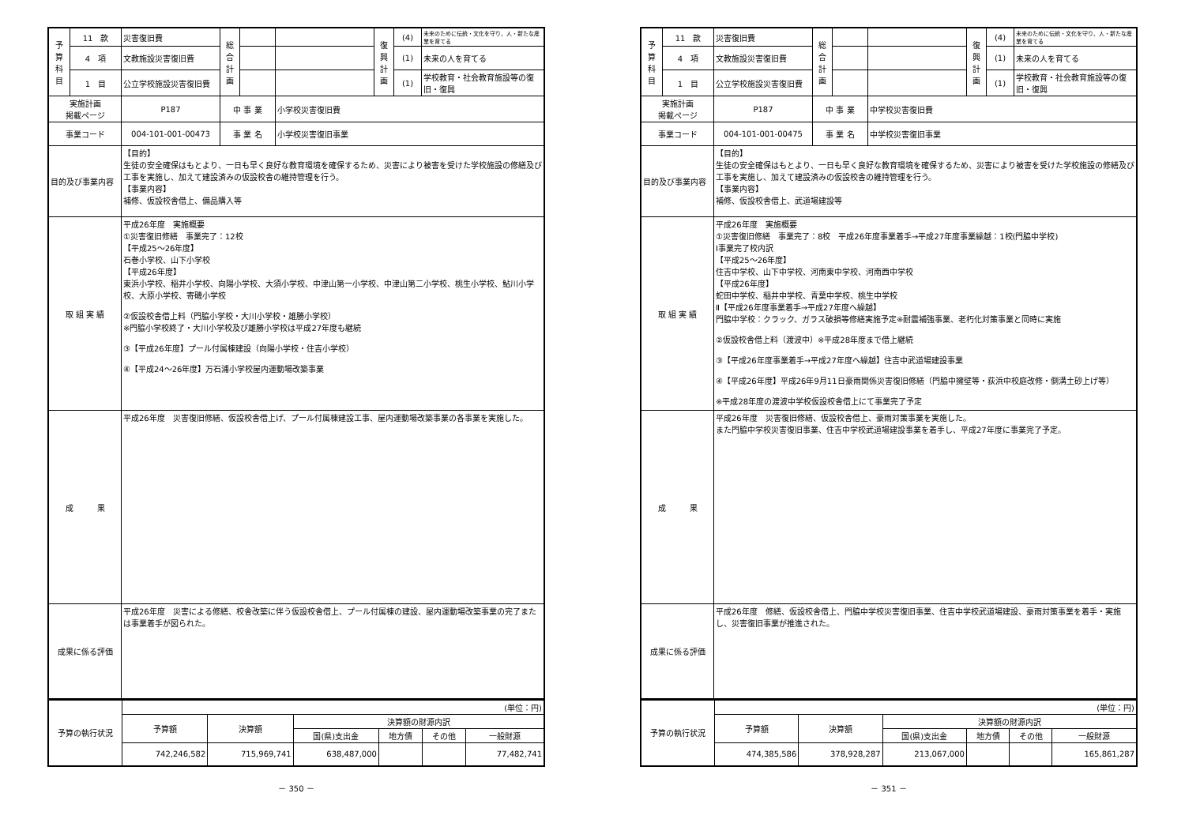| 予 算 科 目 | 11 款 | 災害復旧費 | 総 合 計 画 | | | 復 興 計 画 | (4) | 未来のために伝統・文化を守り、人・新たな産業を育てる |
| | 4 項 | 文教施設災害復旧費 | | | | | (1) | 未来の人を育てる |
| | 1 目 | 公立学校施設災害復旧費 | | | | | (1) | 学校教育・社会教育施設等の復旧・復興 |
| 実施計画 掲載ページ | | P187 | 中 事 業 | | 小学校災害復旧費 | | | |
| 事業コード | | 004-101-001-00473 | 事 業 名 | | 小学校災害復旧事業 | | | |
| 目的及び事業内容 | | 【目的】 生徒の安全確保はもとより、一日も早く良好な教育環境を確保するため、災害により被害を受けた学校施設の修繕及び工事を実施し、加えて建設済みの仮設校舎の維持管理を行う。 【事業内容】 補修、仮設校舎借上、備品購入等 | | | | | | |
| 取 組 実 績 | | 平成26年度 実施概要 ①災害復旧修繕 事業完了：12校 【平成25～26年度】 石巻小学校、山下小学校 【平成26年度】 東浜小学校、稲井小学校、向陽小学校、大須小学校、中津山第一小学校、中津山第二小学校、桃生小学校、鮎川小学校、大原小学校、寄磯小学校 ②仮設校舎借上料（門脇小学校・大川小学校・雄勝小学校） ※門脇小学校終了・大川小学校及び雄勝小学校は平成27年度も継続 ③【平成26年度】プール付属棟建設（向陽小学校・住吉小学校） ④【平成24～26年度】万石浦小学校屋内運動場改築事業 | | | | | | |
| 成 果 | | 平成26年度 災害復旧修繕、仮設校舎借上げ、プール付属棟建設工事、屋内運動場改築事業の各事業を実施した。 | | | | | | |
| 成果に係る評価 | | 平成26年度 災害による修繕、校舎改築に伴う仮設校舎借上、プール付属棟の建設、屋内運動場改築事業の完了または事業着手が図られた。 | | | | | | |
| 予算の執行状況 | (単位：円) | | | | | |
| | 予算額 | 決算額 | 決算額の財源内訳 | | | |
| | | | 国(県)支出金 | 地方債 | その他 | 一般財源 |
| | 742,246,582 | 715,969,741 | 638,487,000 | | | 77,482,741 |
－ 350 －
| 予 算 科 目 | 11 款 | 災害復旧費 | 総 合 計 画 | | | 復 興 計 画 | (4) | 未来のために伝統・文化を守り、人・新たな産業を育てる |
| | 4 項 | 文教施設災害復旧費 | | | | | (1) | 未来の人を育てる |
| | 1 目 | 公立学校施設災害復旧費 | | | | | (1) | 学校教育・社会教育施設等の復旧・復興 |
| 実施計画 掲載ページ | | P187 | 中 事 業 | | 中学校災害復旧費 | | | |
| 事業コード | | 004-101-001-00475 | 事 業 名 | | 中学校災害復旧事業 | | | |
| 目的及び事業内容 | | 【目的】 生徒の安全確保はもとより、一日も早く良好な教育環境を確保するため、災害により被害を受けた学校施設の修繕及び工事を実施し、加えて建設済みの仮設校舎の維持管理を行う。 【事業内容】 補修、仮設校舎借上、武道場建設等 | | | | | | |
| 取 組 実 績 | | 平成26年度 実施概要 ①災害復旧修繕 事業完了：8校 平成26年度事業着手→平成27年度事業繰越：1校(門脇中学校) Ⅰ事業完了校内訳 【平成25～26年度】 住吉中学校、山下中学校、河南東中学校、河南西中学校 【平成26年度】 蛇田中学校、稲井中学校、青葉中学校、桃生中学校 Ⅱ【平成26年度事業着手→平成27年度へ繰越】 門脇中学校：クラック、ガラス破損等修繕実施予定※耐震補強事業、老朽化対策事業と同時に実施 ②仮設校舎借上料（渡波中）※平成28年度まで借上継続 ③【平成26年度事業着手→平成27年度へ繰越】住吉中武道場建設事業 ④【平成26年度】平成26年9月11日豪雨関係災害復旧修繕（門脇中擁壁等・荻浜中校庭改修・側溝土砂上げ等） ※平成28年度の渡波中学校仮設校舎借上にて事業完了予定 | | | | | | |
| 成 果 | | 平成26年度 災害復旧修繕、仮設校舎借上、豪雨対策事業を実施した。 また門脇中学校災害復旧事業、住吉中学校武道場建設事業を着手し、平成27年度に事業完了予定。 | | | | | | |
| 成果に係る評価 | | 平成26年度 修繕、仮設校舎借上、門脇中学校災害復旧事業、住吉中学校武道場建設、豪雨対策事業を着手・実施し、災害復旧事業が推進された。 | | | | | | |
| 予算の執行状況 | (単位：円) | | | | | |
| | 予算額 | 決算額 | 決算額の財源内訳 | | | |
| | | | 国(県)支出金 | 地方債 | その他 | 一般財源 |
| | 474,385,586 | 378,928,287 | 213,067,000 | | | 165,861,287 |
－ 351 －